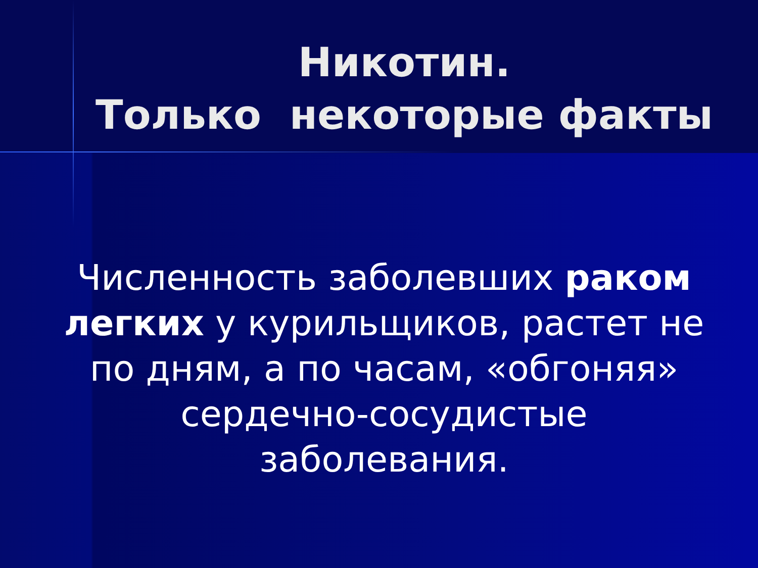Никотин.
Только некоторые факты
Численность заболевших раком легких у курильщиков, растет не по дням, а по часам, «обгоняя» сердечно-сосудистые заболевания.